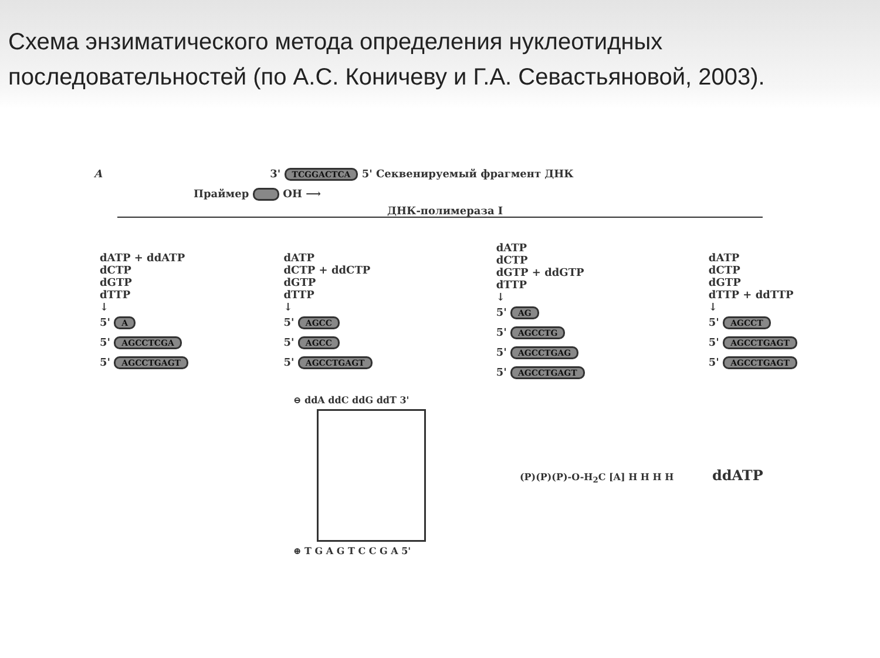Схема энзиматического метода определения нуклеотидных последовательностей (по А.С. Коничеву и Г.А. Севастьяновой, 2003).
A 3' TCGGACTCA 5' Секвенируемый фрагмент ДНК
Праймер OH ⟶
ДНК-полимераза I
dATP + ddATP
dCTP
dGTP
dTTP
↓
5' A
5' AGCCTCGA
5' AGCCTGAGT
dATP
dCTP + ddCTP
dGTP
dTTP
↓
5' AGCC
5' AGCC
5' AGCCTGAGT
dATP
dCTP
dGTP + ddGTP
dTTP
↓
5' AG
5' AGCCTG
5' AGCCTGAG
5' AGCCTGAGT
dATP
dCTP
dGTP
dTTP + ddTTP
↓
5' AGCCT
5' AGCCTGAGT
5' AGCCTGAGT
⊖ ddA ddC ddG ddT 3'
⊕ T G A G T C C G A 5'
(P)(P)(P)-O-H<sub>2</sub>C [A] H H H H ddATP